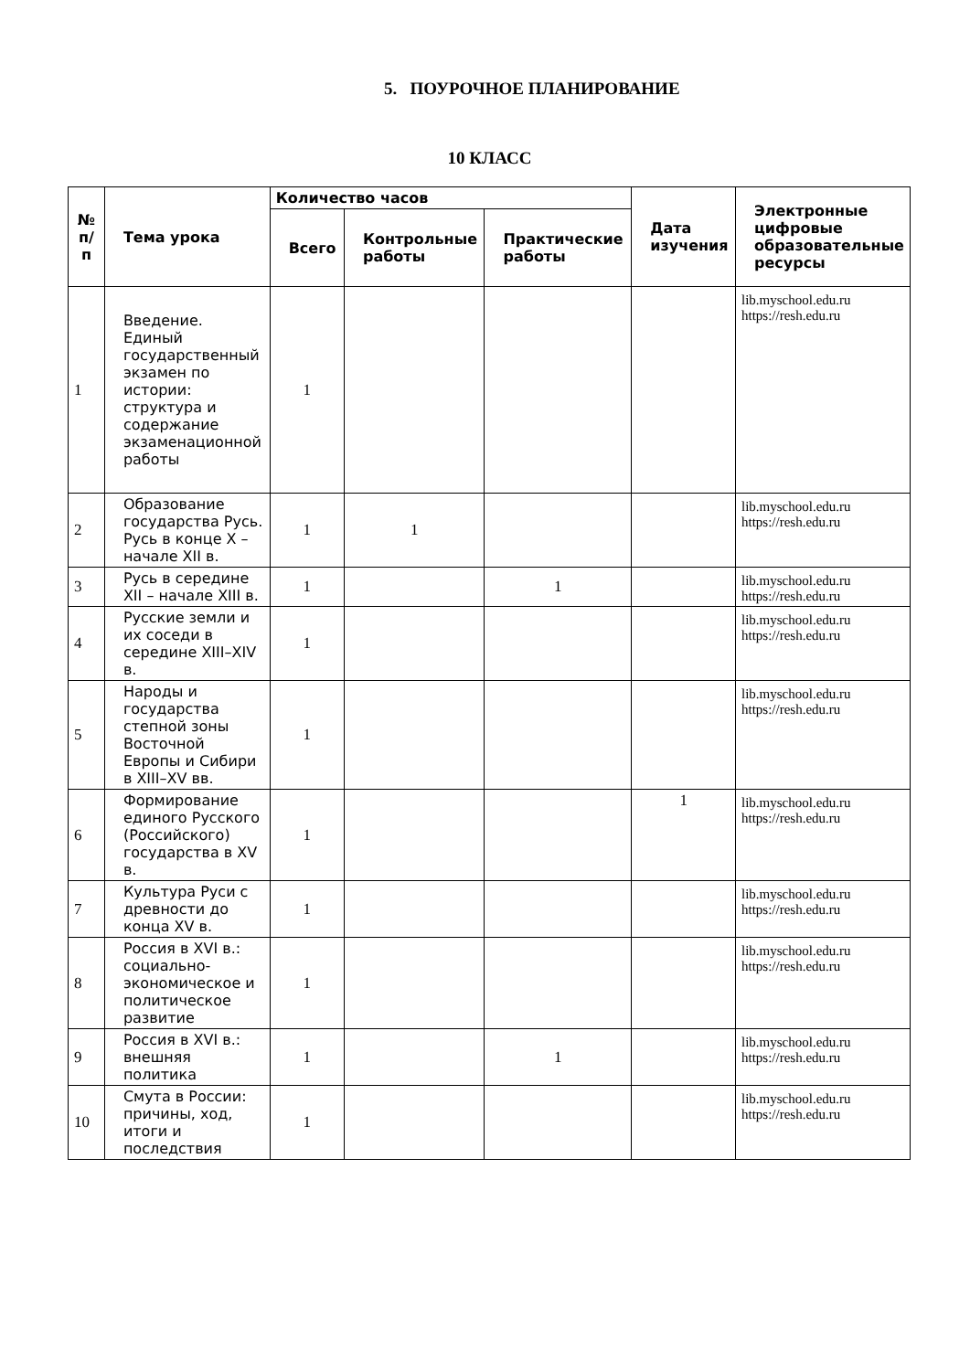5. ПОУРОЧНОЕ ПЛАНИРОВАНИЕ
10 КЛАСС
| № п/ п | Тема урока | Количество часов | | | Дата изучения | Электронные цифровые образовательные ресурсы |
| --- | --- | --- | --- | --- | --- | --- |
| | | Всего | Контрольные работы | Практические работы | | |
| 1 | Введение. Единый государственный экзамен по истории: структура и содержание экзаменационной работы | 1 | | | | lib.myschool.edu.ru https://resh.edu.ru |
| 2 | Образование государства Русь. Русь в конце X – начале XII в. | 1 | 1 | | | lib.myschool.edu.ru https://resh.edu.ru |
| 3 | Русь в середине XII – начале XIII в. | 1 | | 1 | | lib.myschool.edu.ru https://resh.edu.ru |
| 4 | Русские земли и их соседи в середине XIII–XIV в. | 1 | | | | lib.myschool.edu.ru https://resh.edu.ru |
| 5 | Народы и государства степной зоны Восточной Европы и Сибири в XIII–XV вв. | 1 | | | | lib.myschool.edu.ru https://resh.edu.ru |
| 6 | Формирование единого Русского (Российского) государства в XV в. | 1 | | | 1 | lib.myschool.edu.ru https://resh.edu.ru |
| 7 | Культура Руси с древности до конца XV в. | 1 | | | | lib.myschool.edu.ru https://resh.edu.ru |
| 8 | Россия в XVI в.: социально-экономическое и политическое развитие | 1 | | | | lib.myschool.edu.ru https://resh.edu.ru |
| 9 | Россия в XVI в.: внешняя политика | 1 | | 1 | | lib.myschool.edu.ru https://resh.edu.ru |
| 10 | Смута в России: причины, ход, итоги и последствия | 1 | | | | lib.myschool.edu.ru https://resh.edu.ru |